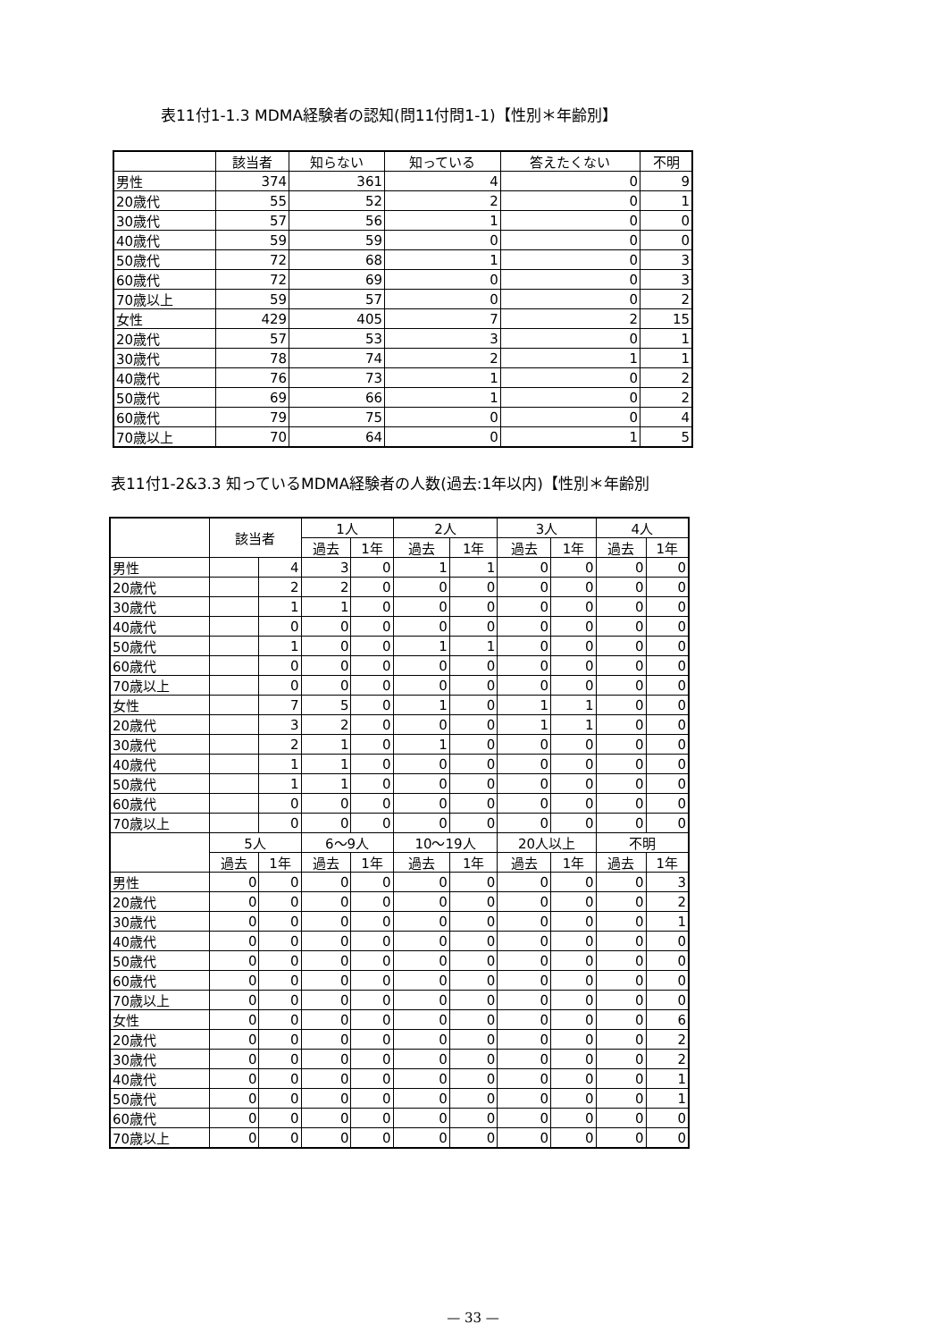表11付1-1.3 MDMA経験者の認知(問11付問1-1)【性別＊年齢別】
| | 該当者 | 知らない | 知っている | 答えたくない | 不明 |
| --- | --- | --- | --- | --- | --- |
| 男性 | 374 | 361 | 4 | 0 | 9 |
| 20歳代 | 55 | 52 | 2 | 0 | 1 |
| 30歳代 | 57 | 56 | 1 | 0 | 0 |
| 40歳代 | 59 | 59 | 0 | 0 | 0 |
| 50歳代 | 72 | 68 | 1 | 0 | 3 |
| 60歳代 | 72 | 69 | 0 | 0 | 3 |
| 70歳以上 | 59 | 57 | 0 | 0 | 2 |
| 女性 | 429 | 405 | 7 | 2 | 15 |
| 20歳代 | 57 | 53 | 3 | 0 | 1 |
| 30歳代 | 78 | 74 | 2 | 1 | 1 |
| 40歳代 | 76 | 73 | 1 | 0 | 2 |
| 50歳代 | 69 | 66 | 1 | 0 | 2 |
| 60歳代 | 79 | 75 | 0 | 0 | 4 |
| 70歳以上 | 70 | 64 | 0 | 1 | 5 |
表11付1-2&3.3 知っているMDMA経験者の人数(過去:1年以内)【性別＊年齢別
| | 該当者 | | 1人 | | 2人 | | 3人 | | 4人 | |
| --- | --- | --- | --- | --- | --- | --- | --- | --- | --- | --- |
| | | | 過去 | 1年 | 過去 | 1年 | 過去 | 1年 | 過去 | 1年 |
| 男性 | | 4 | 3 | 0 | 1 | 1 | 0 | 0 | 0 | 0 |
| 20歳代 | | 2 | 2 | 0 | 0 | 0 | 0 | 0 | 0 | 0 |
| 30歳代 | | 1 | 1 | 0 | 0 | 0 | 0 | 0 | 0 | 0 |
| 40歳代 | | 0 | 0 | 0 | 0 | 0 | 0 | 0 | 0 | 0 |
| 50歳代 | | 1 | 0 | 0 | 1 | 1 | 0 | 0 | 0 | 0 |
| 60歳代 | | 0 | 0 | 0 | 0 | 0 | 0 | 0 | 0 | 0 |
| 70歳以上 | | 0 | 0 | 0 | 0 | 0 | 0 | 0 | 0 | 0 |
| 女性 | | 7 | 5 | 0 | 1 | 0 | 1 | 1 | 0 | 0 |
| 20歳代 | | 3 | 2 | 0 | 0 | 0 | 1 | 1 | 0 | 0 |
| 30歳代 | | 2 | 1 | 0 | 1 | 0 | 0 | 0 | 0 | 0 |
| 40歳代 | | 1 | 1 | 0 | 0 | 0 | 0 | 0 | 0 | 0 |
| 50歳代 | | 1 | 1 | 0 | 0 | 0 | 0 | 0 | 0 | 0 |
| 60歳代 | | 0 | 0 | 0 | 0 | 0 | 0 | 0 | 0 | 0 |
| 70歳以上 | | 0 | 0 | 0 | 0 | 0 | 0 | 0 | 0 | 0 |
| | 5人 | | 6～9人 | | 10～19人 | | 20人以上 | | 不明 | |
| | 過去 | 1年 | 過去 | 1年 | 過去 | 1年 | 過去 | 1年 | 過去 | 1年 |
| 男性 | 0 | 0 | 0 | 0 | 0 | 0 | 0 | 0 | 0 | 3 |
| 20歳代 | 0 | 0 | 0 | 0 | 0 | 0 | 0 | 0 | 0 | 2 |
| 30歳代 | 0 | 0 | 0 | 0 | 0 | 0 | 0 | 0 | 0 | 1 |
| 40歳代 | 0 | 0 | 0 | 0 | 0 | 0 | 0 | 0 | 0 | 0 |
| 50歳代 | 0 | 0 | 0 | 0 | 0 | 0 | 0 | 0 | 0 | 0 |
| 60歳代 | 0 | 0 | 0 | 0 | 0 | 0 | 0 | 0 | 0 | 0 |
| 70歳以上 | 0 | 0 | 0 | 0 | 0 | 0 | 0 | 0 | 0 | 0 |
| 女性 | 0 | 0 | 0 | 0 | 0 | 0 | 0 | 0 | 0 | 6 |
| 20歳代 | 0 | 0 | 0 | 0 | 0 | 0 | 0 | 0 | 0 | 2 |
| 30歳代 | 0 | 0 | 0 | 0 | 0 | 0 | 0 | 0 | 0 | 2 |
| 40歳代 | 0 | 0 | 0 | 0 | 0 | 0 | 0 | 0 | 0 | 1 |
| 50歳代 | 0 | 0 | 0 | 0 | 0 | 0 | 0 | 0 | 0 | 1 |
| 60歳代 | 0 | 0 | 0 | 0 | 0 | 0 | 0 | 0 | 0 | 0 |
| 70歳以上 | 0 | 0 | 0 | 0 | 0 | 0 | 0 | 0 | 0 | 0 |
— 33 —